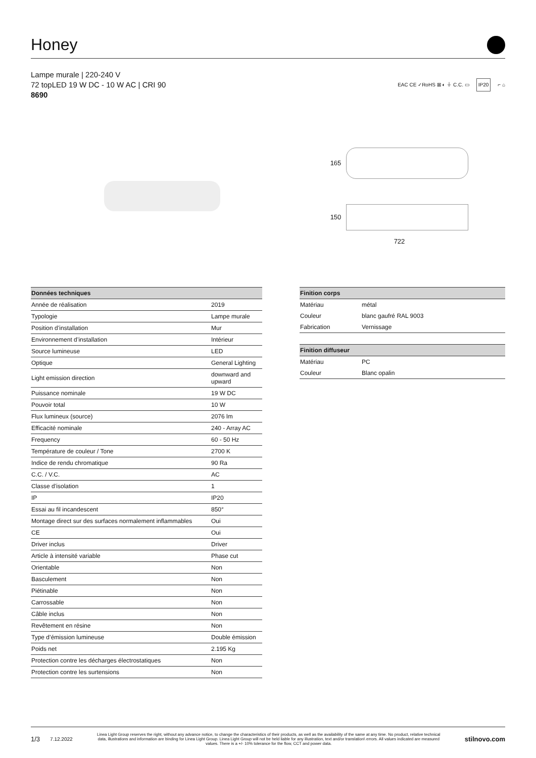Honey
Lampe murale | 220-240 V
72 topLED 19 W DC - 10 W AC | CRI 90
8690
EAC CE ✓RoHS ⊠ ◐ ⏚ C.C. ▭ IP20 ⌐ ⌂
165
150
722
| Données techniques | |
| --- | --- |
| Année de réalisation | 2019 |
| Typologie | Lampe murale |
| Position d’installation | Mur |
| Environnement d’installation | Intérieur |
| Source lumineuse | LED |
| Optique | General Lighting |
| Light emission direction | downward and upward |
| Puissance nominale | 19 W DC |
| Pouvoir total | 10 W |
| Flux lumineux (source) | 2076 lm |
| Efficacité nominale | 240 - Array AC |
| Frequency | 60 - 50 Hz |
| Température de couleur / Tone | 2700 K |
| Indice de rendu chromatique | 90 Ra |
| C.C. / V.C. | AC |
| Classe d’isolation | 1 |
| IP | IP20 |
| Essai au fil incandescent | 850° |
| Montage direct sur des surfaces normalement inflammables | Oui |
| CE | Oui |
| Driver inclus | Driver |
| Article à intensité variable | Phase cut |
| Orientable | Non |
| Basculement | Non |
| Piétinable | Non |
| Carrossable | Non |
| Câble inclus | Non |
| Revêtement en résine | Non |
| Type d’émission lumineuse | Double émission |
| Poids net | 2.195 Kg |
| Protection contre les décharges électrostatiques | Non |
| Protection contre les surtensions | Non |
| Finition corps | |
| --- | --- |
| Matériau | métal |
| Couleur | blanc gaufré RAL 9003 |
| Fabrication | Vernissage |
| Finition diffuseur | |
| --- | --- |
| Matériau | PC |
| Couleur | Blanc opalin |
1/3 7.12.2022 Linea Light Group reserves the right, without any advance notice, to change the characteristics of their products, as well as the availability of the same at any time. No product, relative technical data, illustrations and information are binding for Linea Light Group. Linea Light Group will not be held liable for any illustration, text and/or translation\ errors. All values indicated are measured values. There is a +/- 10% tolerance for the flow, CCT and power data. stilnovo.com